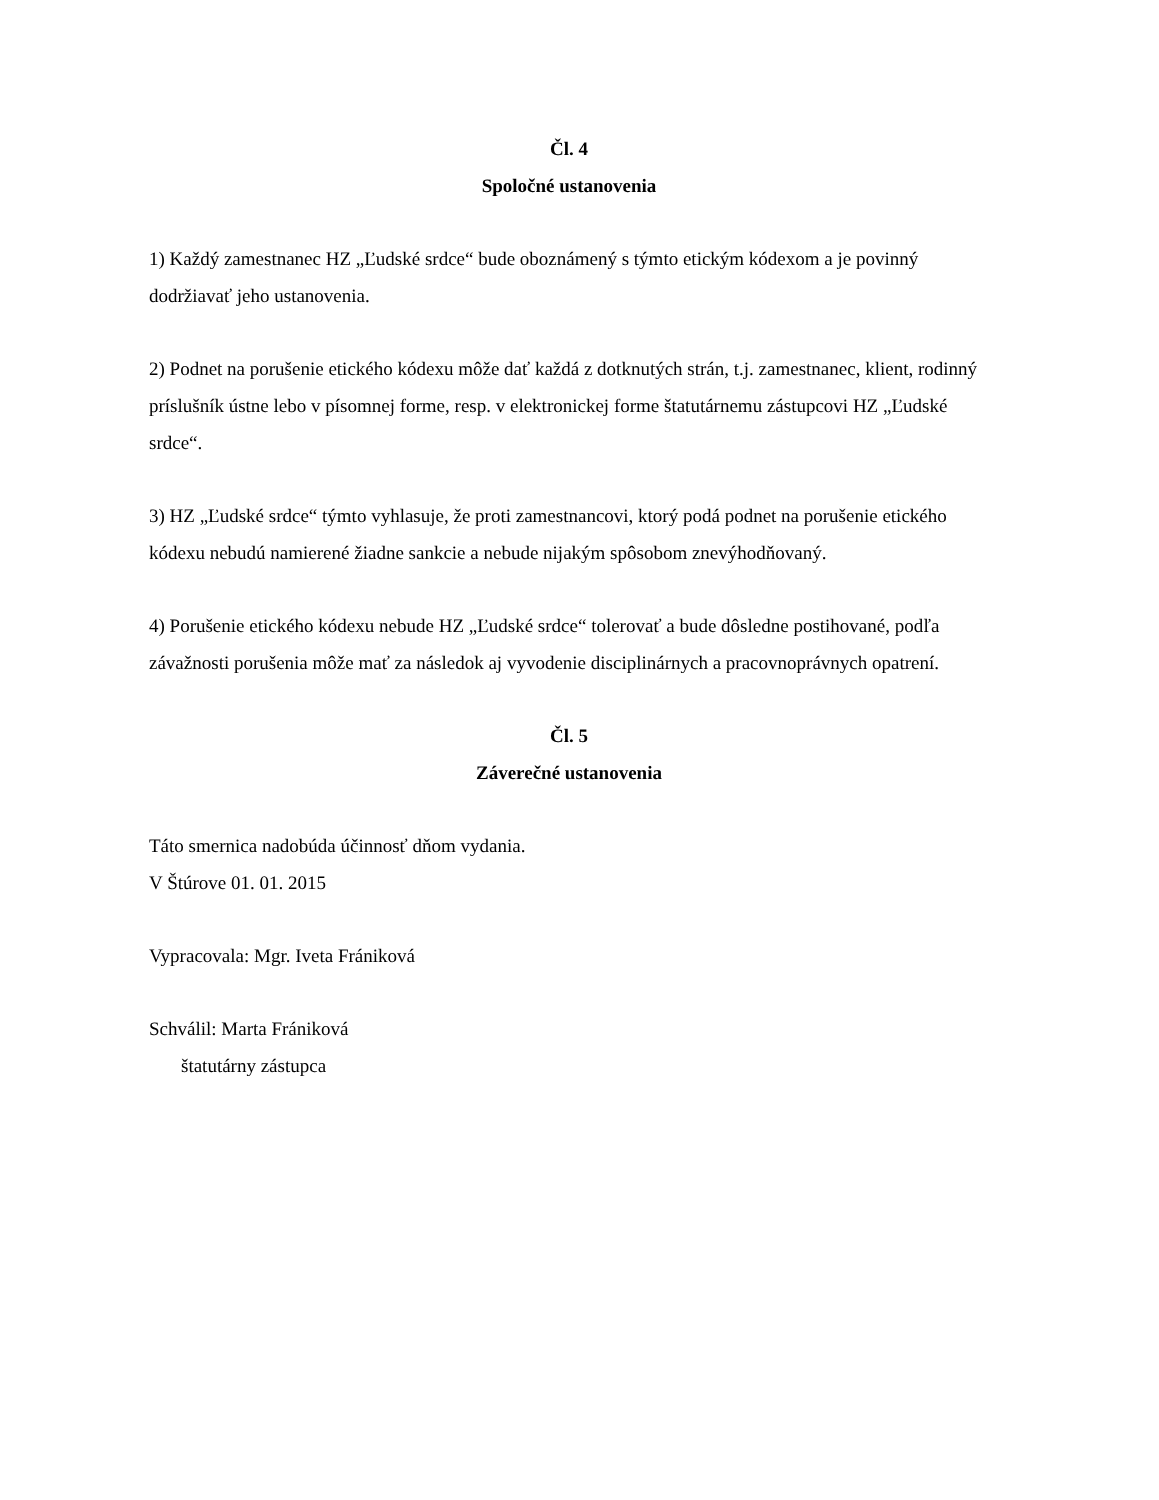Čl. 4
Spoločné ustanovenia
1) Každý zamestnanec HZ „Ľudské srdce“ bude oboznámený s týmto etickým kódexom a je povinný dodržiavať jeho ustanovenia.
2) Podnet na porušenie etického kódexu môže dať každá z dotknutých strán, t.j. zamestnanec, klient, rodinný príslušník ústne lebo v písomnej forme, resp. v elektronickej forme štatutárnemu zástupcovi HZ „Ľudské srdce“.
3) HZ „Ľudské srdce“ týmto vyhlasuje, že proti zamestnancovi, ktorý podá podnet na porušenie etického kódexu nebudú namierené žiadne sankcie a nebude nijakým spôsobom znevýhodňovaný.
4) Porušenie etického kódexu nebude HZ „Ľudské srdce“ tolerovať a bude dôsledne postihované, podľa závažnosti porušenia môže mať za následok aj vyvodenie disciplinárnych a pracovnoprávnych opatrení.
Čl. 5
Záverečné ustanovenia
Táto smernica nadobúda účinnosť dňom vydania.
V Štúrove 01. 01. 2015
Vypracovala: Mgr. Iveta Frániková
Schválil: Marta Frániková
štatutárny zástupca